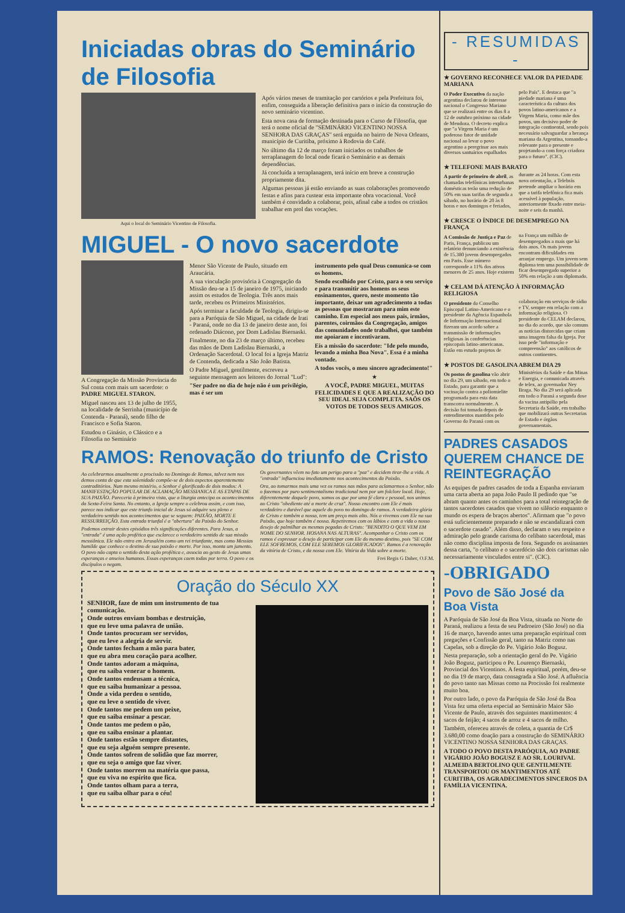Iniciadas obras do Seminário de Filosofia
Aqui o local do Seminário Vicentino de Filosofia.
Após vários meses de tramitação por cartórios e pela Prefeitura foi, enfim, conseguida a liberação definitiva para o início da construção do novo seminário vicentino.
Esta nova casa de formação destinada para o Curso de Filosofia, que terá o nome oficial de "SEMINÁRIO VICENTINO NOSSA SENHORA DAS GRAÇAS" será erguida no bairro de Nova Orleans, município de Curitiba, próximo à Rodovia do Café.
No último dia 12 de março foram iniciados os trabalhos de terraplanagem do local onde ficará o Seminário e as demais dependências.
Já concluída a terraplanagem, terá início em breve a construção propriamente dita.
Algumas pessoas já estão enviando as suas colaborações promovendo festas e afins para custear esta importante obra vocacional. Você também é convidado a colaborar, pois, afinal cabe a todos os cristãos trabalhar em prol das vocações.
MIGUEL - O novo sacerdote
A Congregação da Missão Província do Sul conta com mais um sacerdote: o PADRE MIGUEL STARON.
Miguel nasceu aos 13 de julho de 1955, na localidade de Serrinha (município de Contenda - Paraná), sendo filho de Francisco e Sofia Staron.
Estudou o Ginásio, o Clássico e a Filosofia no Seminário
Menor São Vicente de Paulo, situado em Araucária.
A sua vinculação provisória à Congregação da Missão deu-se a 15 de janeiro de 1975, iniciando assim os estudos de Teologia. Três anos mais tarde, recebeu os Primeiros Ministérios.
Após terminar a faculdade de Teologia, dirigiu-se para a Paróquia de São Miguel, na cidade de Irati - Paraná, onde no dia 13 de janeiro deste ano, foi ordenado Diácono, por Dom Ladislau Biernaski.
Finalmente, no dia 23 de março último, recebeu das mãos de Dom Ladislau Biernaski, a Ordenação Sacerdotal. O local foi a Igreja Matriz de Contenda, dedicada a São João Batista.
O Padre Miguel, gentilmente, escreveu a seguinte mensagem aos leitores do Jornal "Lud":
"Ser padre no dia de hoje não é um privilégio, mas é ser um
instrumento pelo qual Deus comunica-se com os homens.
Sendo escolhido por Cristo, para o seu serviço e para transmitir aos homens os seus ensinamentos, quero, neste momento tão importante, deixar um agradecimento a todas as pessoas que mostraram para mim este caminho. Em especial aos meus pais, irmãos, parentes, coirmãos da Congregação, amigos das comunidades onde trabalhei, que também me apoiaram e incentivaram.
Eis a missão do sacerdote: "Ide pelo mundo, levando a minha Boa Nova". Essa é a minha vontade.
A todos vocês, o meu sincero agradecimento!"
★
A VOCÊ, PADRE MIGUEL, MUITAS FELICIDADES E QUE A REALIZAÇÃO DO SEU IDEAL SEJA COMPLETA. SAÕS OS VOTOS DE TODOS SEUS AMIGOS.
RAMOS: Renovação do triunfo de Cristo
Ao celebrarmos anualmente a procissão no Domingo de Ramos, talvez nem nos demos conta de que esta solenidade compõe-se de dois aspectos aparentemente contraditórios. Num mesmo mistério, o Senhor é glorificado de dois modos: A MANIFESTAÇÃO POPULAR DE ACLAMAÇÃO MESSIANICA E AS ETAPAS DE SUA PAIXÃO. Pareceria à primeira vista, que a liturgia antecipa os acontecimentos da Sexta-Feira Santa. No entanto, a Igreja sempre o celebrou assim, e com isso, parece nos indicar que este triunfo inicial de Jesus só adquire seu pleno e verdadeiro sentido nos acontecimentos que se seguem: PAIXÃO, MORTE E RESSURREIÇÃO. Esta entrada triunfal é a "abertura" da Paixão do Senhor.
Podemos extrair destes episódios três significações diferentes. Para Jesus, a "entrada" é uma ação profética que esclarece o verdadeiro sentido de sua missão messiânica. Ele não entra em Jerusalém como um rei triunfante, mas como Messias humilde que conhece o destino de sua paixão e morte. Por isso, monta um jumento. O povo não capta o sentido desta ação profética e, associa ao gesto de Jesus umas esperanças e anseios humanos. Essas esperanças caem todas por terra. O povo e os discípulos o negam.
Os governantes vêem no fato um perigo para a "paz" e decidem tirar-lhe a vida. A "entrada" influenciou imediatamente nos acontecimentos da Paixão.
Ora, ao tomarmos mais uma vez os ramos nas mãos para aclamarmos o Senhor, não o fazemos por puro sentimentalismo tradicional nem por um folclore local. Hoje, diferentemente daquele povo, somos os que por uma fé clara e pessoal, nos unimos ao Cristo "obediente até a morte de cruz". Nosso encontro com Ele é mais verdadeiro e durável que aquele do povo no domingo de ramos. A verdadeira glória de Cristo e também a nossa, tem um preço mais alto. Nós a vivemos com Ele na sua Paixão, que hoje também é nossa. Repetiremos com os lábios e com a vida o nosso desejo de palmilhar as mesmas pegadas de Cristo: "BENDITO O QUE VEM EM NOME DO SENHOR. HOSANA NAS ALTURAS". Acompanhar o Cristo com os ramos é expressar o desejo de participar com Ele do mesmo destino, pois "SE COM ELE SOFREMOS, COM ELE SEREMOS GLORIFICADOS". Ramos é a renovação da vitória de Cristo, e da nossa com Ele. Vitória da Vida sobre a morte.
Frei Regis G Daher, O.F.M.
Oração do Século XX
SENHOR, faze de mim um instrumento de tua comunicação.
Onde outros enviam bombas e destruição,
que eu leve uma palavra de união.
Onde tantos procuram ser servidos,
que eu leve a alegria de servir.
Onde tantos fecham a mão para bater,
que eu abra meu coração para acolher.
Onde tantos adoram a máquina,
que eu saiba venerar o homem.
Onde tantos endeusam a técnica,
que eu saiba humanizar a pessoa.
Onde a vida perdeu o sentido,
que eu leve o sentido de viver.
Onde tantos me pedem um peixe,
que eu saiba ensinar a pescar.
Onde tantos me pedem o pão,
que eu saiba ensinar a plantar.
Onde tantos estão sempre distantes,
que eu seja alguém sempre presente.
Onde tantos sofrem de solidão que faz morrer,
que eu seja o amigo que faz viver.
Onde tantos morrem na matéria que passa,
que eu viva no espírito que fica.
Onde tantos olham para a terra,
que eu saiba olhar para o céu!
- RESUMIDAS -
★ GOVERNO RECONHECE VALOR DA PIEDADE MARIANA
O Poder Executivo da nação argentina declarou de interesse nacional o Congresso Mariano que se realizará entre os dias 8 a 12 de outubro próximo na cidade de Mendoza. O decreto explica que "a Virgem Maria é um poderoso fator de unidade nacional ao levar o povo argentino a peregrinar aos mais diversos santuários espalhados pelo País". E destaca que "a piedade mariana é uma característica da cultura dos povos latino-americanos e a Virgem Maria, como mãe dos povos, um decisivo poder de integração continental, sendo pois necessário salvaguardar a herança mariana da Argentina, tornando-a relevante para o presente e projetando-a com força criadora para o futuro". (CIC).
★ TELEFONE MAIS BARATO
A partir de primeiro de abril, as chamadas telefônicas interurbanas domésticas terão uma redução de 50% em suas tarifas de segunda a sábado, no horário de 20 às 8 horas e nos domingos e feriados, durante as 24 horas. Com esta nova orientação, a Telebrás pretende ampliar o horário em que a tarifa telefônica fica mais acessível à população, anteriormente fixado entre meia-noite e seis da manhã.
★ CRESCE O ÍNDICE DE DESEMPREGO NA FRANÇA
A Comissão de Justiça e Paz de Paris, França, publicou um relatório denunciando a existência de 15.380 jovens desempregados em Paris. Esse número corresponde a 11% dos ativos menores de 25 anos. Hoje existem na França um milhão de desempregados a mais que há dois anos. Os mais jovens encontram dificuldades em arranjar emprego. Um jovem sem diploma tem uma possibilidade de ficar desempregado superior a 50% em relação a um diplomado.
★ CELAM DÁ ATENÇÃO À INFORMAÇÃO RELIGIOSA
O presidente do Conselho Episcopal Latino-Americano e o presidente da Agência Espanhola de Informação Internacional fizeram um acordo sobre a transmissão de informações religiosas às conferências episcopais latino-americanas. Estão em estudo projetos de colaboração em serviços de rádio e TV, sempre em relação com a informação religiosa. O presidente do CELAM declarou, no dia do acordo, que são comuns as notícias distorcidas que criam uma imagem falsa da Igreja. Por isso pede "informação e compreensão" aos católicos de outros continentes.
★ POSTOS DE GASOLINA ABREM DIA 29
Os postos de gasolina vão abrir no dia 29, um sábado, em todo o Estado, para garantir que a vacinação contra a poliomielite programada para esta data transcorra normalmente. A decisão foi tomada depois de entendimentos mantidos pelo Governo do Paraná com os Ministérios da Saúde e das Minas e Energia, e comunicada através de telex, ao governador Ney Braga. No dia 29 será aplicada em todo o Paraná a segunda dose da vacina antipólio pela Secretaria da Saúde, em trabalho que mobilizará outras Secretarias de Estado e órgãos governamentais.
PADRES CASADOS QUEREM CHANCE DE REINTEGRAÇÃO
As equipes de padres casados de toda a Espanha enviaram uma carta aberta ao papa João Paulo II pedindo que "se abram quanto antes os caminhos para a total reintegração de tantos sacerdotes casados que vivem no silêncio enquanto o mundo os espera de braços abertos". Afirmam que "o povo está suficientemente preparado e não se escandalizará com o sacerdote casado". Além disso, declaram o seu respeito e admiração pelo grande carisma do celibato sacerdotal, mas não como disciplina imposta de fora. Segundo os assinantes dessa carta, "o celibato e o sacerdócio são dois carismas não necessariamente vinculados entre si". (CIC).
-OBRIGADO
Povo de São José da Boa Vista
A Paróquia de São José da Boa Vista, situada no Norte do Paraná, realizou a festa de seu Padroeiro (São José) no dia 16 de março, havendo antes uma preparação espiritual com pregações e Confissão geral, tanto na Matriz como nas Capelas, sob a direção do Pe. Vigário João Bogusz.
Nesta preparação, sob a orientação geral do Pe. Vigário João Bogusz, participou o Pe. Lourenço Biernaski, Provincial dos Vicentinos. A festa espiritual, porém, deu-se no dia 19 de março, data consagrada a São José. A afluência do povo tanto nas Missas como na Procissão foi realmente muito boa.
Por outro lado, o povo da Paróquia de São José da Boa Vista fez uma oferta especial ao Seminário Maior São Vicente de Paulo, através dos seguintes mantimentos: 4 sacos de feijão; 4 sacos de arroz e 4 sacos de milho.
Também, ofereceu através de coleta, a quantia de Cr$ 3.680,00 como doação para a construção do SEMINÁRIO VICENTINO NOSSA SENHORA DAS GRAÇAS.
A TODO O POVO DESTA PARÓQUIA, AO PADRE VIGÁRIO JOÃO BOGUSZ E AO SR. LOURIVAL ALMEIDA BERTOLINO QUE GENTILMENTE TRANSPORTOU OS MANTIMENTOS ATÉ CURITIBA, OS AGRADECIMENTOS SINCEROS DA FAMÍLIA VICENTINA.